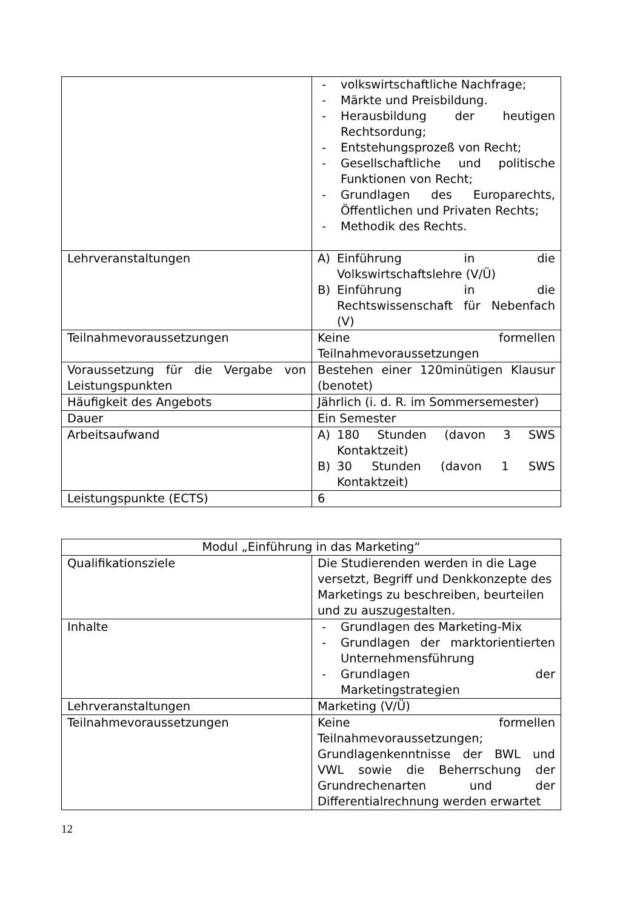| | - volkswirtschaftliche Nachfrage; - Märkte und Preisbildung. - Herausbildung der heutigen Rechtsordung; - Entstehungsprozeß von Recht; - Gesellschaftliche und politische Funktionen von Recht; - Grundlagen des Europarechts, Öffentlichen und Privaten Rechts; - Methodik des Rechts. |
| Lehrveranstaltungen | A) Einführung in die Volkswirtschaftslehre (V/Ü) B) Einführung in die Rechtswissenschaft für Nebenfach (V) |
| Teilnahmevoraussetzungen | Keine formellen Teilnahmevoraussetzungen |
| Voraussetzung für die Vergabe von Leistungspunkten | Bestehen einer 120minütigen Klausur (benotet) |
| Häufigkeit des Angebots | Jährlich (i. d. R. im Sommersemester) |
| Dauer | Ein Semester |
| Arbeitsaufwand | A) 180 Stunden (davon 3 SWS Kontaktzeit) B) 30 Stunden (davon 1 SWS Kontaktzeit) |
| Leistungspunkte (ECTS) | 6 |
| Modul „Einführung in das Marketing“ | |
| Qualifikationsziele | Die Studierenden werden in die Lage versetzt, Begriff und Denkkonzepte des Marketings zu beschreiben, beurteilen und zu auszugestalten. |
| Inhalte | - Grundlagen des Marketing-Mix - Grundlagen der marktorientierten Unternehmensführung - Grundlagen der Marketingstrategien |
| Lehrveranstaltungen | Marketing (V/Ü) |
| Teilnahmevoraussetzungen | Keine formellen Teilnahmevoraussetzungen; Grundlagenkenntnisse der BWL und VWL sowie die Beherrschung der Grundrechenarten und der Differentialrechnung werden erwartet |
12